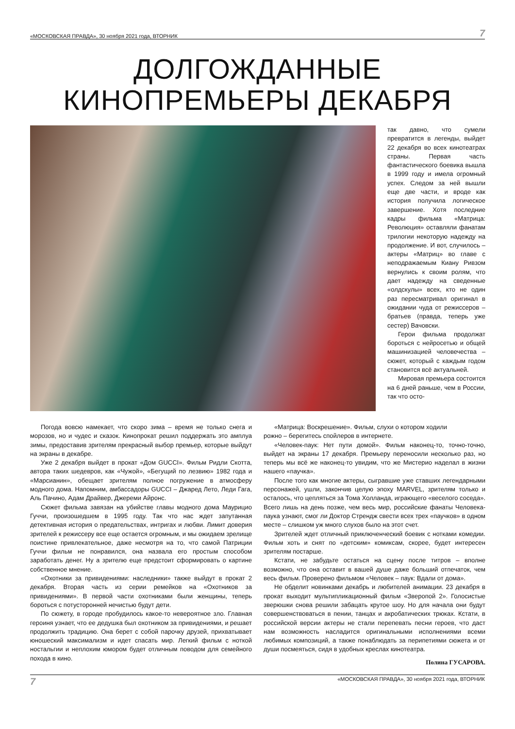«МОСКОВСКАЯ ПРАВДА», 30 ноября 2021 года, ВТОРНИК 7
ДОЛГОЖДАННЫЕ
КИНОПРЕМЬЕРЫ ДЕКАБРЯ
так давно, что сумели превратится в легенды, выйдет 22 декабря во всех кинотеатрах страны. Первая часть фантастического боевика вышла в 1999 году и имела огромный успех. Следом за ней вышли еще две части, и вроде как история получила логическое завершение. Хотя последние кадры фильма «Матрица: Революция» оставляли фанатам трилогии некоторую надежду на продолжение. И вот, случилось – актеры «Матриц» во главе с неподражаемым Киану Ривзом вернулись к своим ролям, что дает надежду на сведенные «олдскулы» всех, кто не один раз пересматривал оригинал в ожидании чуда от режиссеров – братьев (правда, теперь уже сестер) Вачовски.
Герои фильма продолжат бороться с нейросетью и общей машинизацией человечества – сюжет, который с каждым годом становится всё актуальней.
Мировая премьера состоится на 6 дней раньше, чем в России, так что осто-
Погода вовсю намекает, что скоро зима – время не только снега и морозов, но и чудес и сказок. Кинопрокат решил поддержать это амплуа зимы, предоставив зрителям прекрасный выбор премьер, которые выйдут на экраны в декабре.
Уже 2 декабря выйдет в прокат «Дом GUCCI». Фильм Ридли Скотта, автора таких шедевров, как «Чужой», «Бегущий по лезвию» 1982 года и «Марсианин», обещает зрителям полное погружение в атмосферу модного дома. Напомним, амбассадоры GUCCI – Джаред Лето, Леди Гага, Аль Пачино, Адам Драйвер, Джереми Айронс.
Сюжет фильма завязан на убийстве главы модного дома Маурицио Гуччи, произошедшем в 1995 году. Так что нас ждет запутанная детективная история о предательствах, интригах и любви. Лимит доверия зрителей к режиссеру все еще остается огромным, и мы ожидаем зрелище поистине привлекательное, даже несмотря на то, что самой Патриции Гуччи фильм не понравился, она назвала его простым способом заработать денег. Ну а зрителю еще предстоит сформировать о картине собственное мнение.
«Охотники за привидениями: наследники» также выйдут в прокат 2 декабря. Вторая часть из серии ремейков на «Охотников за привидениями». В первой части охотниками были женщины, теперь бороться с потусторонней нечистью будут дети.
По сюжету, в городе пробудилось какое-то невероятное зло. Главная героиня узнает, что ее дедушка был охотником за привидениями, и решает продолжить традицию. Она берет с собой парочку друзей, прихватывает юношеский максимализм и идет спасать мир. Легкий фильм с ноткой ностальгии и неплохим юмором будет отличным поводом для семейного похода в кино.
«Матрица: Воскрешение». Фильм, слухи о котором ходили
рожно – берегитесь спойлеров в интернете.
«Человек-паук: Нет пути домой». Фильм наконец-то, точно-точно, выйдет на экраны 17 декабря. Премьеру переносили несколько раз, но теперь мы всё же наконец-то увидим, что же Мистерио наделал в жизни нашего «паучка».
После того как многие актеры, сыгравшие уже ставших легендарными персонажей, ушли, закончив целую эпоху MARVEL, зрителям только и осталось, что цепляться за Тома Холланда, играющего «веселого соседа». Всего лишь на день позже, чем весь мир, российские фанаты Человека-паука узнают, смог ли Доктор Стрендж свести всех трех «паучков» в одном месте – слишком уж много слухов было на этот счет.
Зрителей ждет отличный приключенческий боевик с нотками комедии. Фильм хоть и снят по «детским» комиксам, скорее, будет интересен зрителям постарше.
Кстати, не забудьте остаться на сцену после титров – вполне возможно, что она оставит в вашей душе даже больший отпечаток, чем весь фильм. Проверено фильмом «Человек – паук: Вдали от дома».
Не обделит новинками декабрь и любителей анимации. 23 декабря в прокат выходит мультипликационный фильм «Зверопой 2». Голосистые зверюшки снова решили забацать крутое шоу. Но для начала они будут совершенствоваться в пении, танцах и акробатических трюках. Кстати, в российской версии актеры не стали перепевать песни героев, что даст нам возможность насладится оригинальными исполнениями всеми любимых композиций, а также понаблюдать за перипетиями сюжета и от души посмеяться, сидя в удобных креслах кинотеатра.
Полина ГУСАРОВА.
7 «МОСКОВСКАЯ ПРАВДА», 30 ноября 2021 года, ВТОРНИК